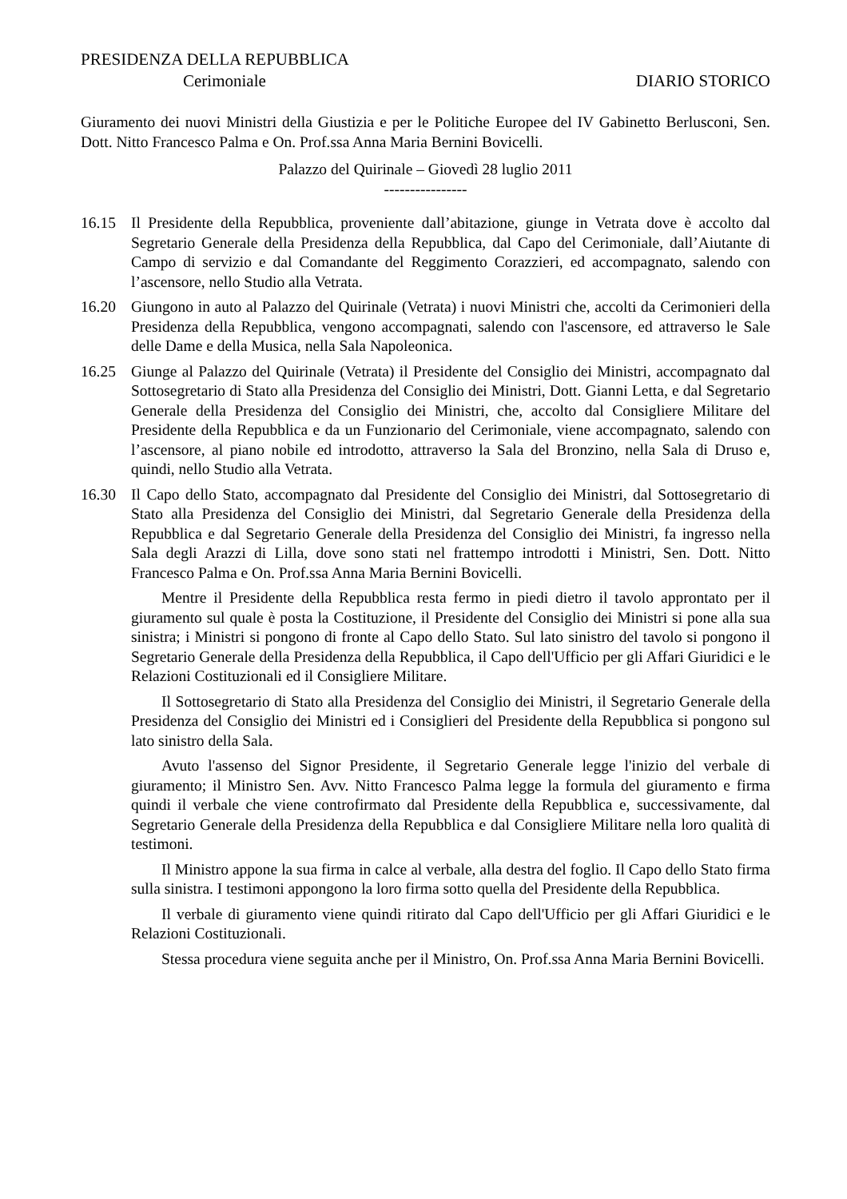PRESIDENZA DELLA REPUBBLICA
Cerimoniale DIARIO STORICO
Giuramento dei nuovi Ministri della Giustizia e per le Politiche Europee del IV Gabinetto Berlusconi, Sen. Dott. Nitto Francesco Palma e On. Prof.ssa Anna Maria Bernini Bovicelli.
Palazzo del Quirinale – Giovedì 28 luglio 2011
----------------
16.15 Il Presidente della Repubblica, proveniente dall’abitazione, giunge in Vetrata dove è accolto dal Segretario Generale della Presidenza della Repubblica, dal Capo del Cerimoniale, dall’Aiutante di Campo di servizio e dal Comandante del Reggimento Corazzieri, ed accompagnato, salendo con l’ascensore, nello Studio alla Vetrata.
16.20 Giungono in auto al Palazzo del Quirinale (Vetrata) i nuovi Ministri che, accolti da Cerimonieri della Presidenza della Repubblica, vengono accompagnati, salendo con l'ascensore, ed attraverso le Sale delle Dame e della Musica, nella Sala Napoleonica.
16.25 Giunge al Palazzo del Quirinale (Vetrata) il Presidente del Consiglio dei Ministri, accompagnato dal Sottosegretario di Stato alla Presidenza del Consiglio dei Ministri, Dott. Gianni Letta, e dal Segretario Generale della Presidenza del Consiglio dei Ministri, che, accolto dal Consigliere Militare del Presidente della Repubblica e da un Funzionario del Cerimoniale, viene accompagnato, salendo con l’ascensore, al piano nobile ed introdotto, attraverso la Sala del Bronzino, nella Sala di Druso e, quindi, nello Studio alla Vetrata.
16.30 Il Capo dello Stato, accompagnato dal Presidente del Consiglio dei Ministri, dal Sottosegretario di Stato alla Presidenza del Consiglio dei Ministri, dal Segretario Generale della Presidenza della Repubblica e dal Segretario Generale della Presidenza del Consiglio dei Ministri, fa ingresso nella Sala degli Arazzi di Lilla, dove sono stati nel frattempo introdotti i Ministri, Sen. Dott. Nitto Francesco Palma e On. Prof.ssa Anna Maria Bernini Bovicelli.
Mentre il Presidente della Repubblica resta fermo in piedi dietro il tavolo approntato per il giuramento sul quale è posta la Costituzione, il Presidente del Consiglio dei Ministri si pone alla sua sinistra; i Ministri si pongono di fronte al Capo dello Stato. Sul lato sinistro del tavolo si pongono il Segretario Generale della Presidenza della Repubblica, il Capo dell'Ufficio per gli Affari Giuridici e le Relazioni Costituzionali ed il Consigliere Militare.
Il Sottosegretario di Stato alla Presidenza del Consiglio dei Ministri, il Segretario Generale della Presidenza del Consiglio dei Ministri ed i Consiglieri del Presidente della Repubblica si pongono sul lato sinistro della Sala.
Avuto l'assenso del Signor Presidente, il Segretario Generale legge l'inizio del verbale di giuramento; il Ministro Sen. Avv. Nitto Francesco Palma legge la formula del giuramento e firma quindi il verbale che viene controfirmato dal Presidente della Repubblica e, successivamente, dal Segretario Generale della Presidenza della Repubblica e dal Consigliere Militare nella loro qualità di testimoni.
Il Ministro appone la sua firma in calce al verbale, alla destra del foglio. Il Capo dello Stato firma sulla sinistra. I testimoni appongono la loro firma sotto quella del Presidente della Repubblica.
Il verbale di giuramento viene quindi ritirato dal Capo dell'Ufficio per gli Affari Giuridici e le Relazioni Costituzionali.
Stessa procedura viene seguita anche per il Ministro, On. Prof.ssa Anna Maria Bernini Bovicelli.